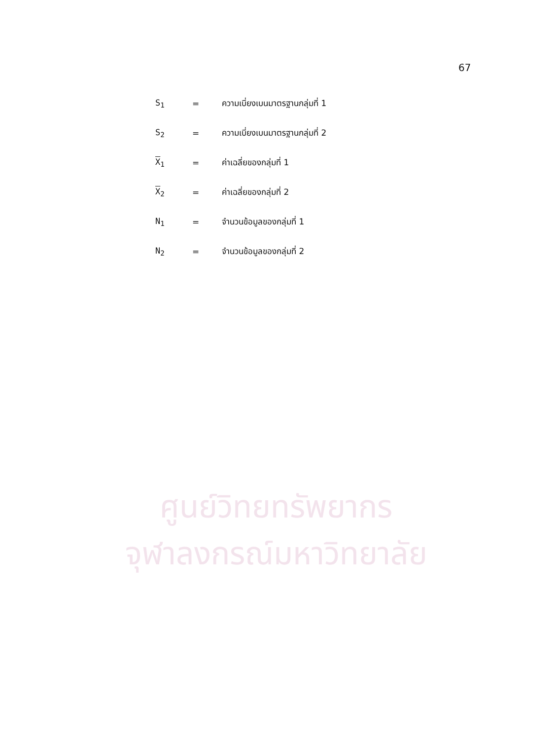ศูนย์วิทยทรัพยากร
จุฬาลงกรณ์มหาวิทยาลัย
67
S<sub>1</sub> = ความเบี่ยงเบนมาตรฐานกลุ่มที่ 1
S<sub>2</sub> = ความเบี่ยงเบนมาตรฐานกลุ่มที่ 2
X<sub>1</sub> = ค่าเฉลี่ยของกลุ่มที่ 1
X<sub>2</sub> = ค่าเฉลี่ยของกลุ่มที่ 2
N<sub>1</sub> = จำนวนข้อมูลของกลุ่มที่ 1
N<sub>2</sub> = จำนวนข้อมูลของกลุ่มที่ 2